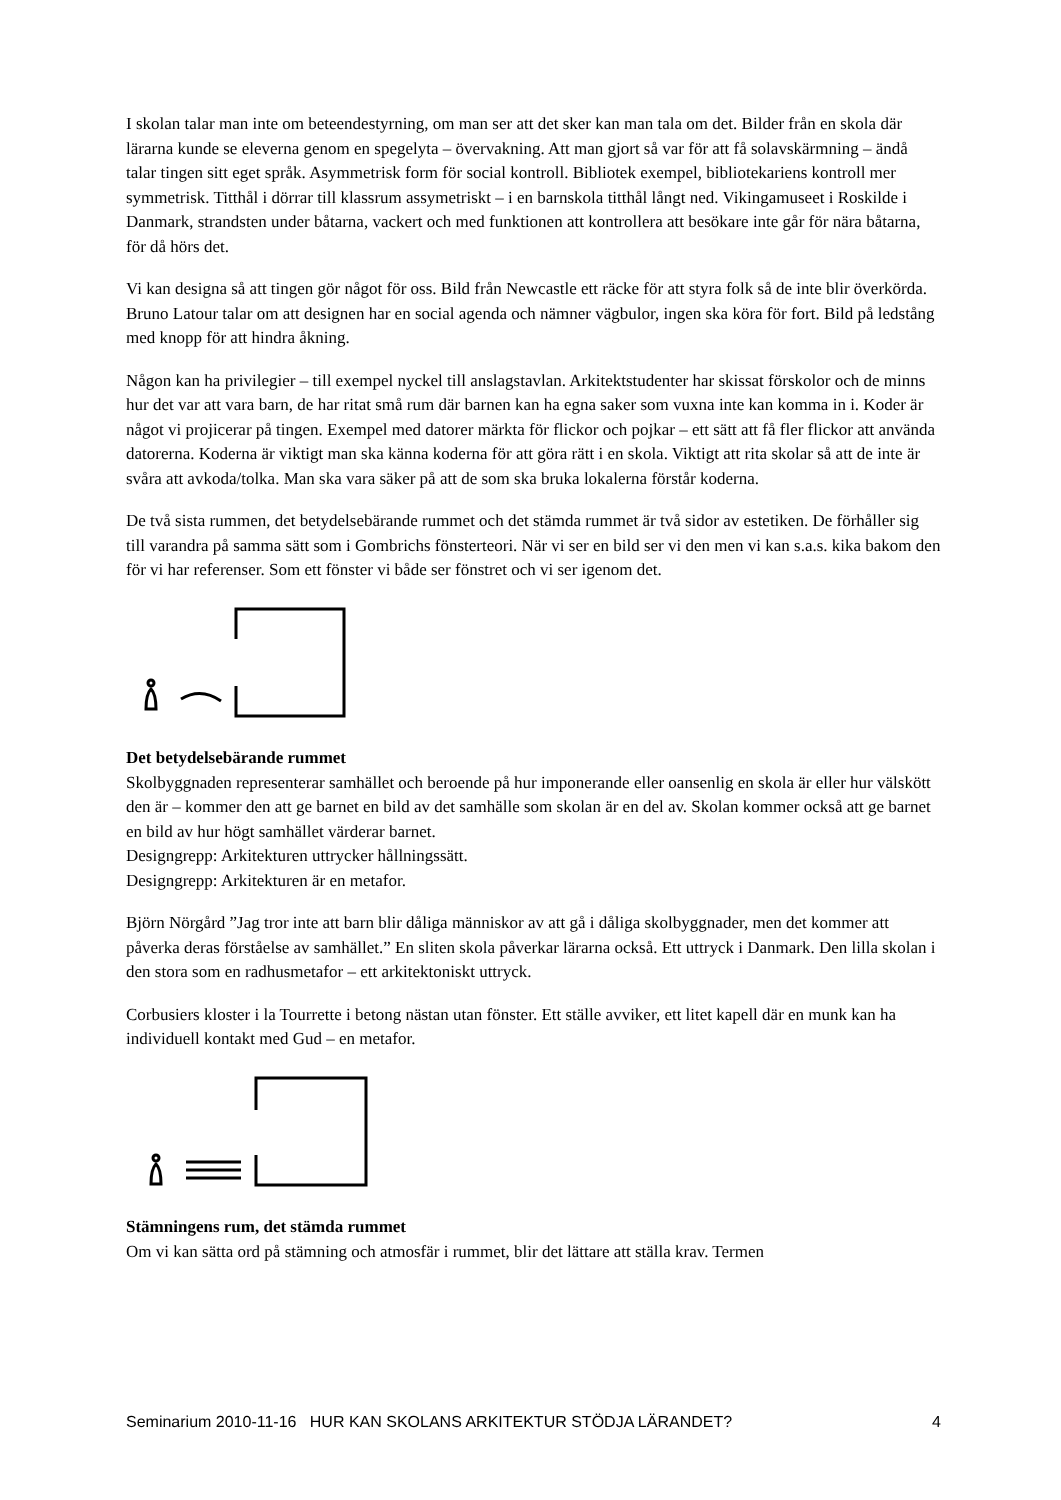I skolan talar man inte om beteendestyrning, om man ser att det sker kan man tala om det. Bilder från en skola där lärarna kunde se eleverna genom en spegelyta – övervakning. Att man gjort så var för att få solavskärmning – ändå talar tingen sitt eget språk. Asymmetrisk form för social kontroll. Bibliotek exempel, bibliotekariens kontroll mer symmetrisk. Titthål i dörrar till klassrum assymetriskt – i en barnskola titthål långt ned. Vikingamuseet i Roskilde i Danmark, strandsten under båtarna, vackert och med funktionen att kontrollera att besökare inte går för nära båtarna, för då hörs det.
Vi kan designa så att tingen gör något för oss. Bild från Newcastle ett räcke för att styra folk så de inte blir överkörda. Bruno Latour talar om att designen har en social agenda och nämner vägbulor, ingen ska köra för fort. Bild på ledstång med knopp för att hindra åkning.
Någon kan ha privilegier – till exempel nyckel till anslagstavlan. Arkitektstudenter har skissat förskolor och de minns hur det var att vara barn, de har ritat små rum där barnen kan ha egna saker som vuxna inte kan komma in i. Koder är något vi projicerar på tingen. Exempel med datorer märkta för flickor och pojkar – ett sätt att få fler flickor att använda datorerna. Koderna är viktigt man ska känna koderna för att göra rätt i en skola. Viktigt att rita skolar så att de inte är svåra att avkoda/tolka. Man ska vara säker på att de som ska bruka lokalerna förstår koderna.
De två sista rummen, det betydelsebärande rummet och det stämda rummet är två sidor av estetiken. De förhåller sig till varandra på samma sätt som i Gombrichs fönsterteori. När vi ser en bild ser vi den men vi kan s.a.s. kika bakom den för vi har referenser. Som ett fönster vi både ser fönstret och vi ser igenom det.
Det betydelsebärande rummet
Skolbyggnaden representerar samhället och beroende på hur imponerande eller oansenlig en skola är eller hur välskött den är – kommer den att ge barnet en bild av det samhälle som skolan är en del av. Skolan kommer också att ge barnet en bild av hur högt samhället värderar barnet.
Designgrepp: Arkitekturen uttrycker hållningssätt.
Designgrepp: Arkitekturen är en metafor.
Björn Nörgård ”Jag tror inte att barn blir dåliga människor av att gå i dåliga skolbyggnader, men det kommer att påverka deras förståelse av samhället.” En sliten skola påverkar lärarna också. Ett uttryck i Danmark. Den lilla skolan i den stora som en radhusmetafor – ett arkitektoniskt uttryck.
Corbusiers kloster i la Tourrette i betong nästan utan fönster. Ett ställe avviker, ett litet kapell där en munk kan ha individuell kontakt med Gud – en metafor.
Stämningens rum, det stämda rummet
Om vi kan sätta ord på stämning och atmosfär i rummet, blir det lättare att ställa krav. Termen
Seminarium 2010-11-16 HUR KAN SKOLANS ARKITEKTUR STÖDJA LÄRANDET? 4